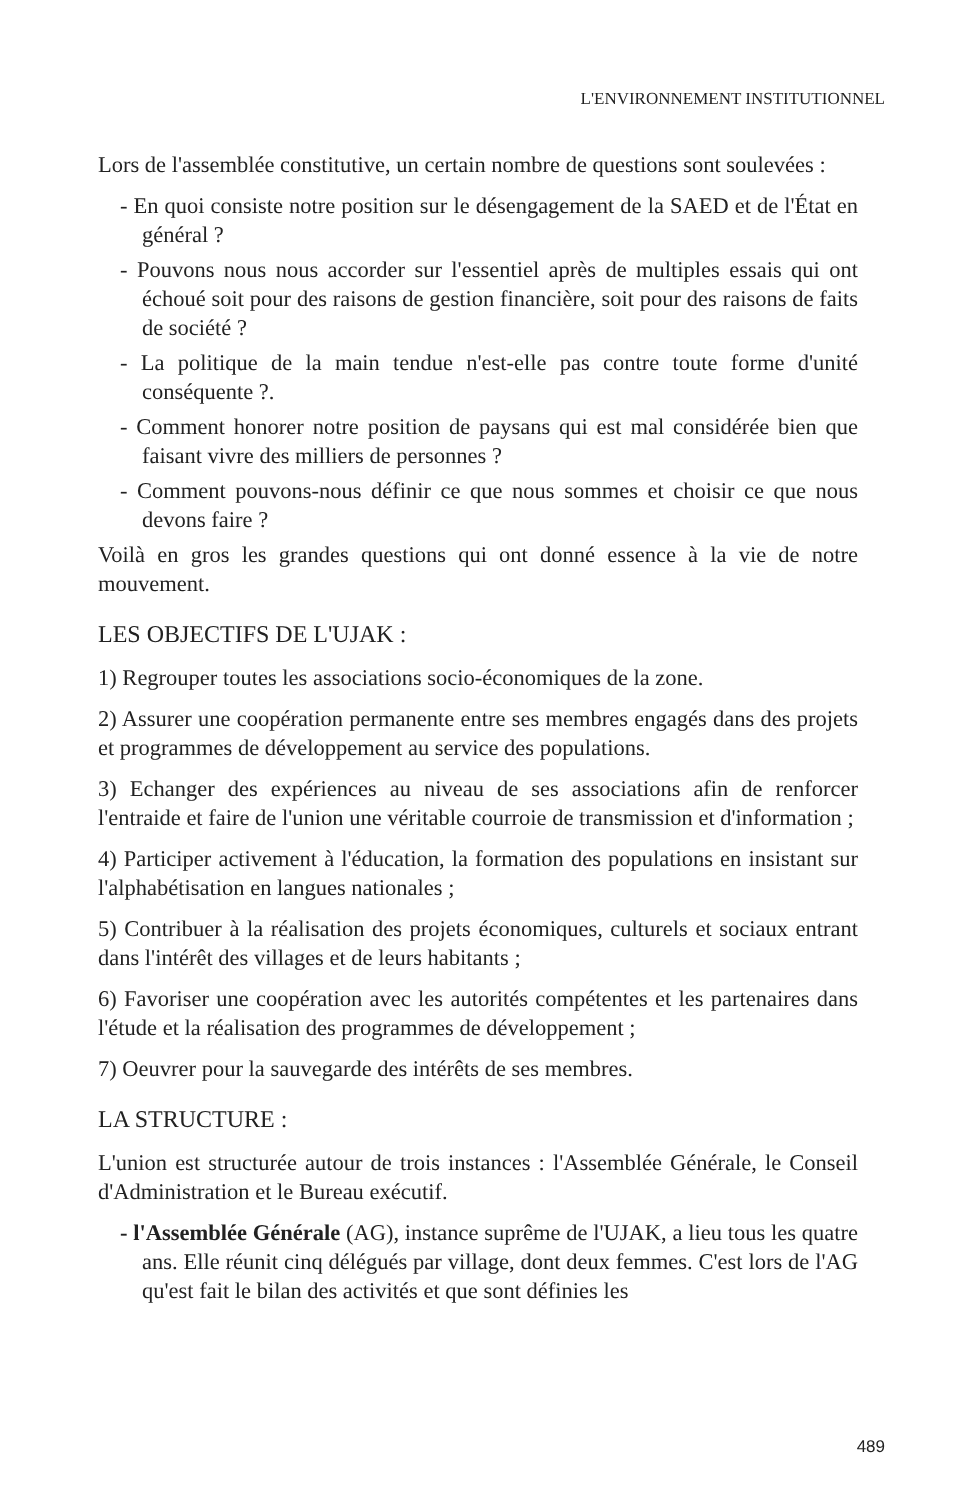L'ENVIRONNEMENT INSTITUTIONNEL
Lors de l'assemblée constitutive, un certain nombre de questions sont soulevées :
- En quoi consiste notre position sur le désengagement de la SAED et de l'État en général ?
- Pouvons nous nous accorder sur l'essentiel après de multiples essais qui ont échoué soit pour des raisons de gestion financière, soit pour des raisons de faits de société ?
- La politique de la main tendue n'est-elle pas contre toute forme d'unité conséquente ?.
- Comment honorer notre position de paysans qui est mal considérée bien que faisant vivre des milliers de personnes ?
- Comment pouvons-nous définir ce que nous sommes et choisir ce que nous devons faire ?
Voilà en gros les grandes questions qui ont donné essence à la vie de notre mouvement.
LES OBJECTIFS DE L'UJAK :
1) Regrouper toutes les associations socio-économiques de la zone.
2) Assurer une coopération permanente entre ses membres engagés dans des projets et programmes de développement au service des populations.
3) Echanger des expériences au niveau de ses associations afin de renforcer l'entraide et faire de l'union une véritable courroie de transmission et d'information ;
4) Participer activement à l'éducation, la formation des populations en insistant sur l'alphabétisation en langues nationales ;
5) Contribuer à la réalisation des projets économiques, culturels et sociaux entrant dans l'intérêt des villages et de leurs habitants ;
6) Favoriser une coopération avec les autorités compétentes et les partenaires dans l'étude et la réalisation des programmes de développement ;
7) Oeuvrer pour la sauvegarde des intérêts de ses membres.
LA STRUCTURE :
L'union est structurée autour de trois instances : l'Assemblée Générale, le Conseil d'Administration et le Bureau exécutif.
- l'Assemblée Générale (AG), instance suprême de l'UJAK, a lieu tous les quatre ans. Elle réunit cinq délégués par village, dont deux femmes. C'est lors de l'AG qu'est fait le bilan des activités et que sont définies les
489